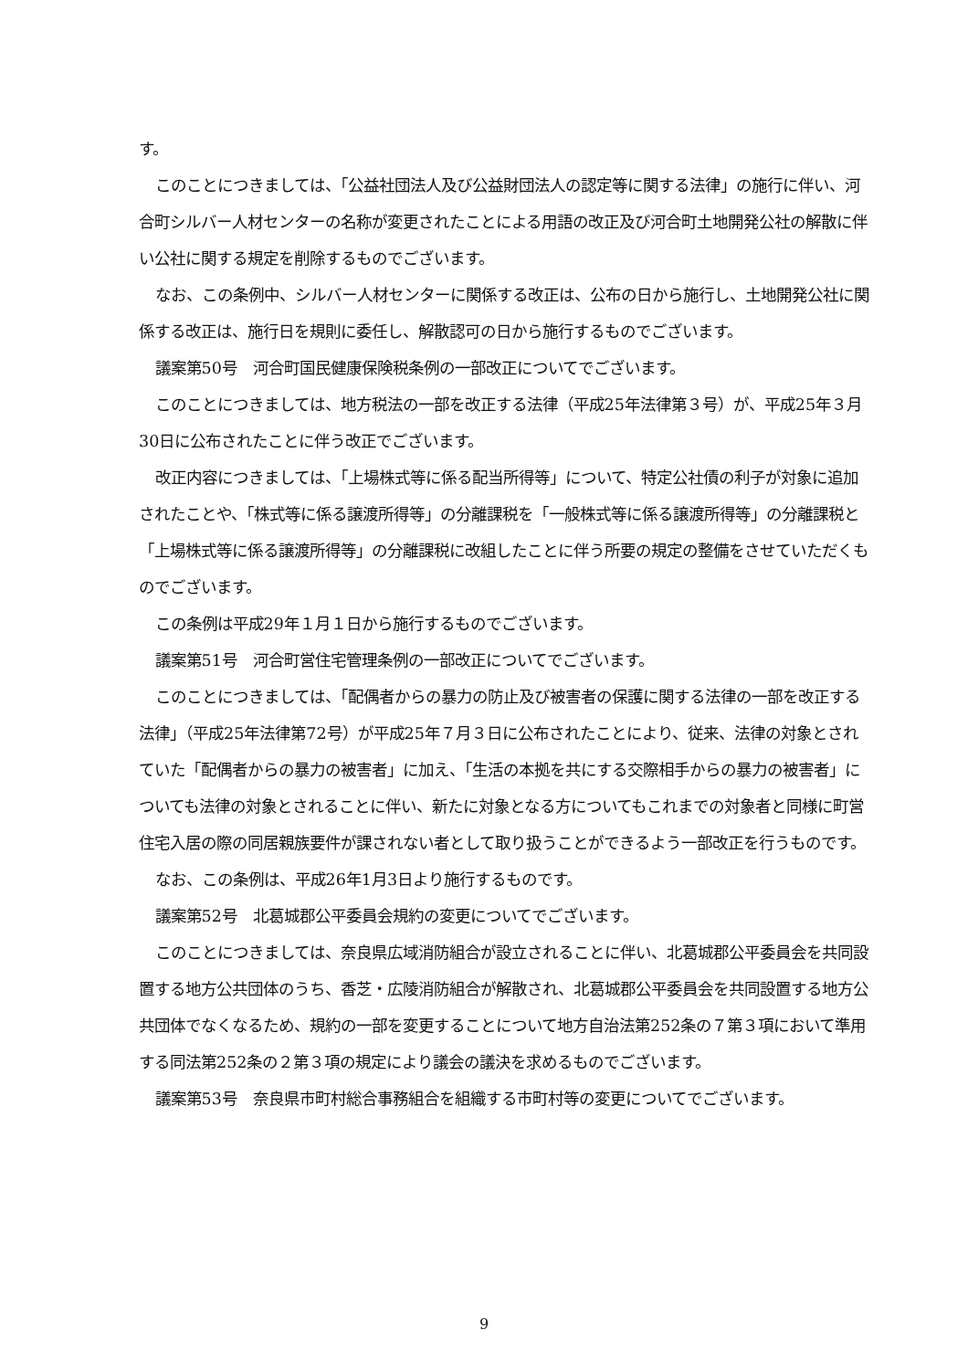す。
このことにつきましては、「公益社団法人及び公益財団法人の認定等に関する法律」の施行に伴い、河合町シルバー人材センターの名称が変更されたことによる用語の改正及び河合町土地開発公社の解散に伴い公社に関する規定を削除するものでございます。
なお、この条例中、シルバー人材センターに関係する改正は、公布の日から施行し、土地開発公社に関係する改正は、施行日を規則に委任し、解散認可の日から施行するものでございます。
議案第50号　河合町国民健康保険税条例の一部改正についてでございます。
このことにつきましては、地方税法の一部を改正する法律（平成25年法律第３号）が、平成25年３月30日に公布されたことに伴う改正でございます。
改正内容につきましては、「上場株式等に係る配当所得等」について、特定公社債の利子が対象に追加されたことや、「株式等に係る譲渡所得等」の分離課税を「一般株式等に係る譲渡所得等」の分離課税と「上場株式等に係る譲渡所得等」の分離課税に改組したことに伴う所要の規定の整備をさせていただくものでございます。
この条例は平成29年１月１日から施行するものでございます。
議案第51号　河合町営住宅管理条例の一部改正についてでございます。
このことにつきましては、「配偶者からの暴力の防止及び被害者の保護に関する法律の一部を改正する法律」（平成25年法律第72号）が平成25年７月３日に公布されたことにより、従来、法律の対象とされていた「配偶者からの暴力の被害者」に加え、「生活の本拠を共にする交際相手からの暴力の被害者」についても法律の対象とされることに伴い、新たに対象となる方についてもこれまでの対象者と同様に町営住宅入居の際の同居親族要件が課されない者として取り扱うことができるよう一部改正を行うものです。
なお、この条例は、平成26年1月3日より施行するものです。
議案第52号　北葛城郡公平委員会規約の変更についてでございます。
このことにつきましては、奈良県広域消防組合が設立されることに伴い、北葛城郡公平委員会を共同設置する地方公共団体のうち、香芝・広陵消防組合が解散され、北葛城郡公平委員会を共同設置する地方公共団体でなくなるため、規約の一部を変更することについて地方自治法第252条の７第３項において準用する同法第252条の２第３項の規定により議会の議決を求めるものでございます。
議案第53号　奈良県市町村総合事務組合を組織する市町村等の変更についてでございます。
9